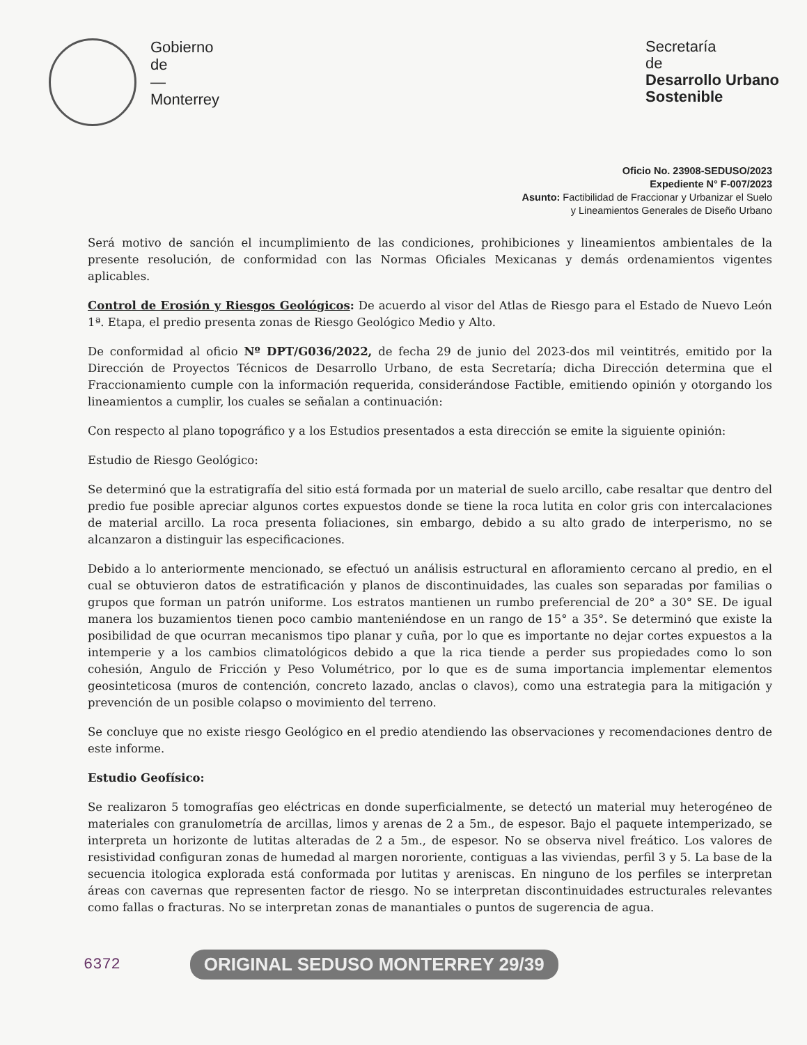Gobierno
de
—
Monterrey
Secretaría
de
Desarrollo Urbano
Sostenible
Oficio No. 23908-SEDUSO/2023
Expediente N° F-007/2023
Asunto: Factibilidad de Fraccionar y Urbanizar el Suelo
y Lineamientos Generales de Diseño Urbano
Será motivo de sanción el incumplimiento de las condiciones, prohibiciones y lineamientos ambientales de la presente resolución, de conformidad con las Normas Oficiales Mexicanas y demás ordenamientos vigentes aplicables.
Control de Erosión y Riesgos Geológicos: De acuerdo al visor del Atlas de Riesgo para el Estado de Nuevo León 1ª. Etapa, el predio presenta zonas de Riesgo Geológico Medio y Alto.
De conformidad al oficio Nº DPT/G036/2022, de fecha 29 de junio del 2023-dos mil veintitrés, emitido por la Dirección de Proyectos Técnicos de Desarrollo Urbano, de esta Secretaría; dicha Dirección determina que el Fraccionamiento cumple con la información requerida, considerándose Factible, emitiendo opinión y otorgando los lineamientos a cumplir, los cuales se señalan a continuación:
Con respecto al plano topográfico y a los Estudios presentados a esta dirección se emite la siguiente opinión:
Estudio de Riesgo Geológico:
Se determinó que la estratigrafía del sitio está formada por un material de suelo arcillo, cabe resaltar que dentro del predio fue posible apreciar algunos cortes expuestos donde se tiene la roca lutita en color gris con intercalaciones de material arcillo. La roca presenta foliaciones, sin embargo, debido a su alto grado de interperismo, no se alcanzaron a distinguir las especificaciones.
Debido a lo anteriormente mencionado, se efectuó un análisis estructural en afloramiento cercano al predio, en el cual se obtuvieron datos de estratificación y planos de discontinuidades, las cuales son separadas por familias o grupos que forman un patrón uniforme. Los estratos mantienen un rumbo preferencial de 20° a 30° SE. De igual manera los buzamientos tienen poco cambio manteniéndose en un rango de 15° a 35°. Se determinó que existe la posibilidad de que ocurran mecanismos tipo planar y cuña, por lo que es importante no dejar cortes expuestos a la intemperie y a los cambios climatológicos debido a que la rica tiende a perder sus propiedades como lo son cohesión, Angulo de Fricción y Peso Volumétrico, por lo que es de suma importancia implementar elementos geosinteticosa (muros de contención, concreto lazado, anclas o clavos), como una estrategia para la mitigación y prevención de un posible colapso o movimiento del terreno.
Se concluye que no existe riesgo Geológico en el predio atendiendo las observaciones y recomendaciones dentro de este informe.
Estudio Geofísico:
Se realizaron 5 tomografías geo eléctricas en donde superficialmente, se detectó un material muy heterogéneo de materiales con granulometría de arcillas, limos y arenas de 2 a 5m., de espesor. Bajo el paquete intemperizado, se interpreta un horizonte de lutitas alteradas de 2 a 5m., de espesor. No se observa nivel freático. Los valores de resistividad configuran zonas de humedad al margen nororiente, contiguas a las viviendas, perfil 3 y 5. La base de la secuencia itologica explorada está conformada por lutitas y areniscas. En ninguno de los perfiles se interpretan áreas con cavernas que representen factor de riesgo. No se interpretan discontinuidades estructurales relevantes como fallas o fracturas. No se interpretan zonas de manantiales o puntos de sugerencia de agua.
6372 ORIGINAL SEDUSO MONTERREY 29/39